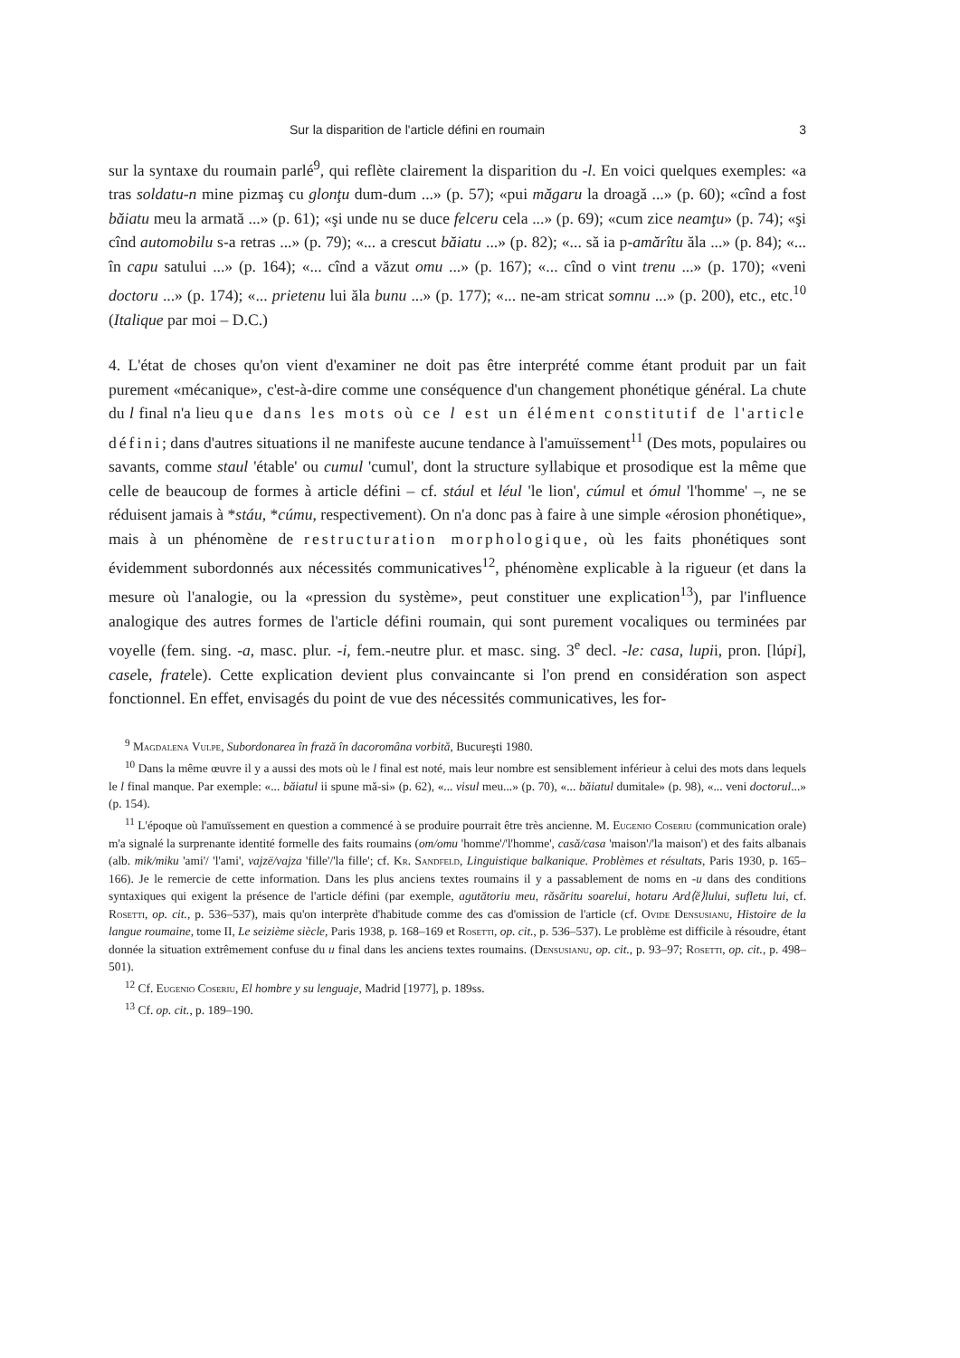Sur la disparition de l'article défini en roumain 3
sur la syntaxe du roumain parlé<sup>9</sup>, qui reflète clairement la disparition du -l. En voici quelques exemples: «a tras soldatu-n mine pizmaş cu glonţu dum-dum ...» (p. 57); «pui măgaru la droagă ...» (p. 60); «cînd a fost băiatu meu la armată ...» (p. 61); «şi unde nu se duce felceru cela ...» (p. 69); «cum zice neamţu» (p. 74); «şi cînd automobilu s-a retras ...» (p. 79); «... a crescut băiatu ...» (p. 82); «... să ia p-amărîtu ăla ...» (p. 84); «... în capu satului ...» (p. 164); «... cînd a văzut omu ...» (p. 167); «... cînd o vint trenu ...» (p. 170); «veni doctoru ...» (p. 174); «... prietenu lui ăla bunu ...» (p. 177); «... ne-am stricat somnu ...» (p. 200), etc., etc.<sup>10</sup> (Italique par moi – D.C.)
4. L'état de choses qu'on vient d'examiner ne doit pas être interprété comme étant produit par un fait purement «mécanique», c'est-à-dire comme une conséquence d'un changement phonétique général. La chute du l final n'a lieu que dans les mots où ce l est un élément constitutif de l'article défini; dans d'autres situations il ne manifeste aucune tendance à l'amuïssement<sup>11</sup> (Des mots, populaires ou savants, comme staul 'étable' ou cumul 'cumul', dont la structure syllabique et prosodique est la même que celle de beaucoup de formes à article défini – cf. stául et léul 'le lion', cúmul et ómul 'l'homme' –, ne se réduisent jamais à *stáu, *cúmu, respectivement). On n'a donc pas à faire à une simple «érosion phonétique», mais à un phénomène de restructuration morphologique, où les faits phonétiques sont évidemment subordonnés aux nécessités communicatives<sup>12</sup>, phénomène explicable à la rigueur (et dans la mesure où l'analogie, ou la «pression du système», peut constituer une explication<sup>13</sup>), par l'influence analogique des autres formes de l'article défini roumain, qui sont purement vocaliques ou terminées par voyelle (fem. sing. -a, masc. plur. -i, fem.-neutre plur. et masc. sing. 3<sup>e</sup> decl. -le: casa, lupii, pron. [lúpi], casele, fratele). Cette explication devient plus convaincante si l'on prend en considération son aspect fonctionnel. En effet, envisagés du point de vue des nécessités communicatives, les for-
<sup>9</sup> Magdalena Vulpe, Subordonarea în frază în dacoromâna vorbită, Bucureşti 1980.
<sup>10</sup> Dans la même œuvre il y a aussi des mots où le l final est noté, mais leur nombre est sensiblement inférieur à celui des mots dans lequels le l final manque. Par exemple: «... băiatul ii spune mă-si» (p. 62), «... visul meu...» (p. 70), «... băiatul dumitale» (p. 98), «... veni doctorul...» (p. 154).
<sup>11</sup> L'époque où l'amuïssement en question a commencé à se produire pourrait être très ancienne. M. Eugenio Coseriu (communication orale) m'a signalé la surprenante identité formelle des faits roumains (om/omu 'homme'/'l'homme', casă/casa 'maison'/'la maison') et des faits albanais (alb. mik/miku 'ami'/ 'l'ami', vajzë/vajza 'fille'/'la fille'; cf. Kr. Sandfeld, Linguistique balkanique. Problèmes et résultats, Paris 1930, p. 165–166). Je le remercie de cette information. Dans les plus anciens textes roumains il y a passablement de noms en -u dans des conditions syntaxiques qui exigent la présence de l'article défini (par exemple, agutătoriu meu, răsăritu soarelui, hotaru Ard⟨ĕ⟩lului, sufletu lui, cf. Rosetti, op. cit., p. 536–537), mais qu'on interprète d'habitude comme des cas d'omission de l'article (cf. Ovide Densusianu, Histoire de la langue roumaine, tome II, Le seizième siècle, Paris 1938, p. 168–169 et Rosetti, op. cit., p. 536–537). Le problème est difficile à résoudre, étant donnée la situation extrêmement confuse du u final dans les anciens textes roumains. (Densusianu, op. cit., p. 93–97; Rosetti, op. cit., p. 498–501).
<sup>12</sup> Cf. Eugenio Coseriu, El hombre y su lenguaje, Madrid [1977], p. 189ss.
<sup>13</sup> Cf. op. cit., p. 189–190.